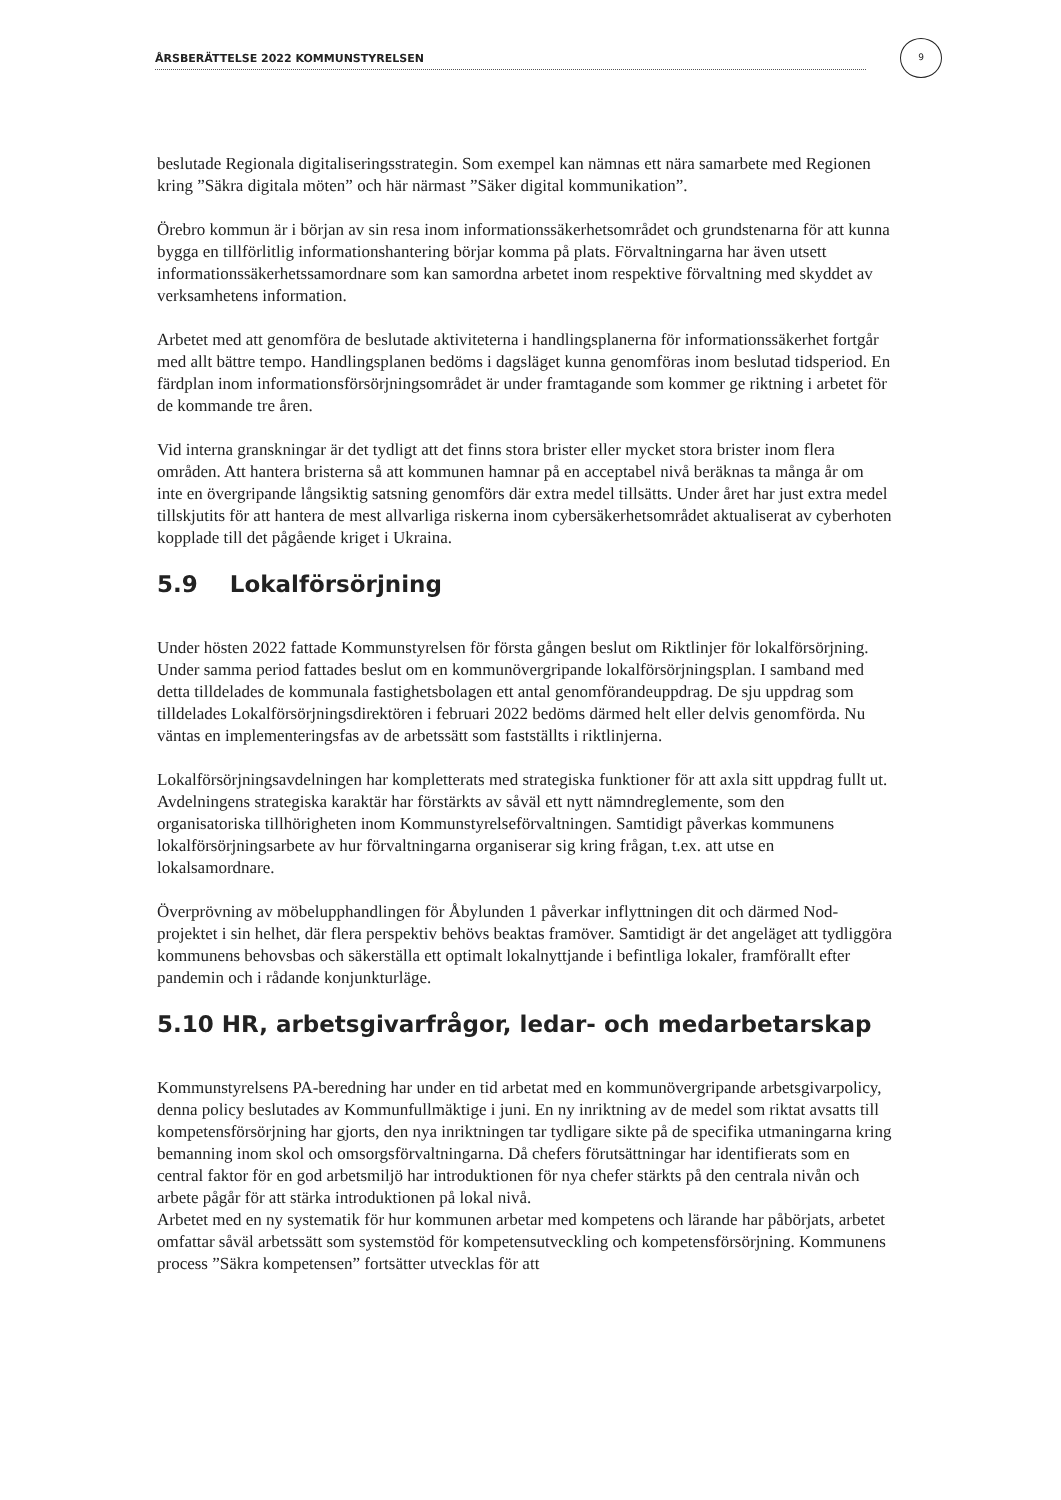ÅRSBERÄTTELSE 2022 KOMMUNSTYRELSEN
9
beslutade Regionala digitaliseringsstrategin. Som exempel kan nämnas ett nära samarbete med Regionen kring ”Säkra digitala möten” och här närmast ”Säker digital kommunikation”.
Örebro kommun är i början av sin resa inom informationssäkerhetsområdet och grundstenarna för att kunna bygga en tillförlitlig informationshantering börjar komma på plats. Förvaltningarna har även utsett informationssäkerhetssamordnare som kan samordna arbetet inom respektive förvaltning med skyddet av verksamhetens information.
Arbetet med att genomföra de beslutade aktiviteterna i handlingsplanerna för informationssäkerhet fortgår med allt bättre tempo. Handlingsplanen bedöms i dagsläget kunna genomföras inom beslutad tidsperiod. En färdplan inom informationsförsörjningsområdet är under framtagande som kommer ge riktning i arbetet för de kommande tre åren.
Vid interna granskningar är det tydligt att det finns stora brister eller mycket stora brister inom flera områden. Att hantera bristerna så att kommunen hamnar på en acceptabel nivå beräknas ta många år om inte en övergripande långsiktig satsning genomförs där extra medel tillsätts. Under året har just extra medel tillskjutits för att hantera de mest allvarliga riskerna inom cybersäkerhetsområdet aktualiserat av cyberhoten kopplade till det pågående kriget i Ukraina.
5.9 Lokalförsörjning
Under hösten 2022 fattade Kommunstyrelsen för första gången beslut om Riktlinjer för lokalförsörjning. Under samma period fattades beslut om en kommunövergripande lokalförsörjningsplan. I samband med detta tilldelades de kommunala fastighetsbolagen ett antal genomförandeuppdrag. De sju uppdrag som tilldelades Lokalförsörjningsdirektören i februari 2022 bedöms därmed helt eller delvis genomförda. Nu väntas en implementeringsfas av de arbetssätt som fastställts i riktlinjerna.
Lokalförsörjningsavdelningen har kompletterats med strategiska funktioner för att axla sitt uppdrag fullt ut. Avdelningens strategiska karaktär har förstärkts av såväl ett nytt nämndreglemente, som den organisatoriska tillhörigheten inom Kommunstyrelseförvaltningen. Samtidigt påverkas kommunens lokalförsörjningsarbete av hur förvaltningarna organiserar sig kring frågan, t.ex. att utse en lokalsamordnare.
Överprövning av möbelupphandlingen för Åbylunden 1 påverkar inflyttningen dit och därmed Nod-projektet i sin helhet, där flera perspektiv behövs beaktas framöver. Samtidigt är det angeläget att tydliggöra kommunens behovsbas och säkerställa ett optimalt lokalnyttjande i befintliga lokaler, framförallt efter pandemin och i rådande konjunkturläge.
5.10 HR, arbetsgivarfrågor, ledar- och medarbetarskap
Kommunstyrelsens PA-beredning har under en tid arbetat med en kommunövergripande arbetsgivarpolicy, denna policy beslutades av Kommunfullmäktige i juni. En ny inriktning av de medel som riktat avsatts till kompetensförsörjning har gjorts, den nya inriktningen tar tydligare sikte på de specifika utmaningarna kring bemanning inom skol och omsorgsförvaltningarna. Då chefers förutsättningar har identifierats som en central faktor för en god arbetsmiljö har introduktionen för nya chefer stärkts på den centrala nivån och arbete pågår för att stärka introduktionen på lokal nivå.
Arbetet med en ny systematik för hur kommunen arbetar med kompetens och lärande har påbörjats, arbetet omfattar såväl arbetssätt som systemstöd för kompetensutveckling och kompetensförsörjning. Kommunens process ”Säkra kompetensen” fortsätter utvecklas för att